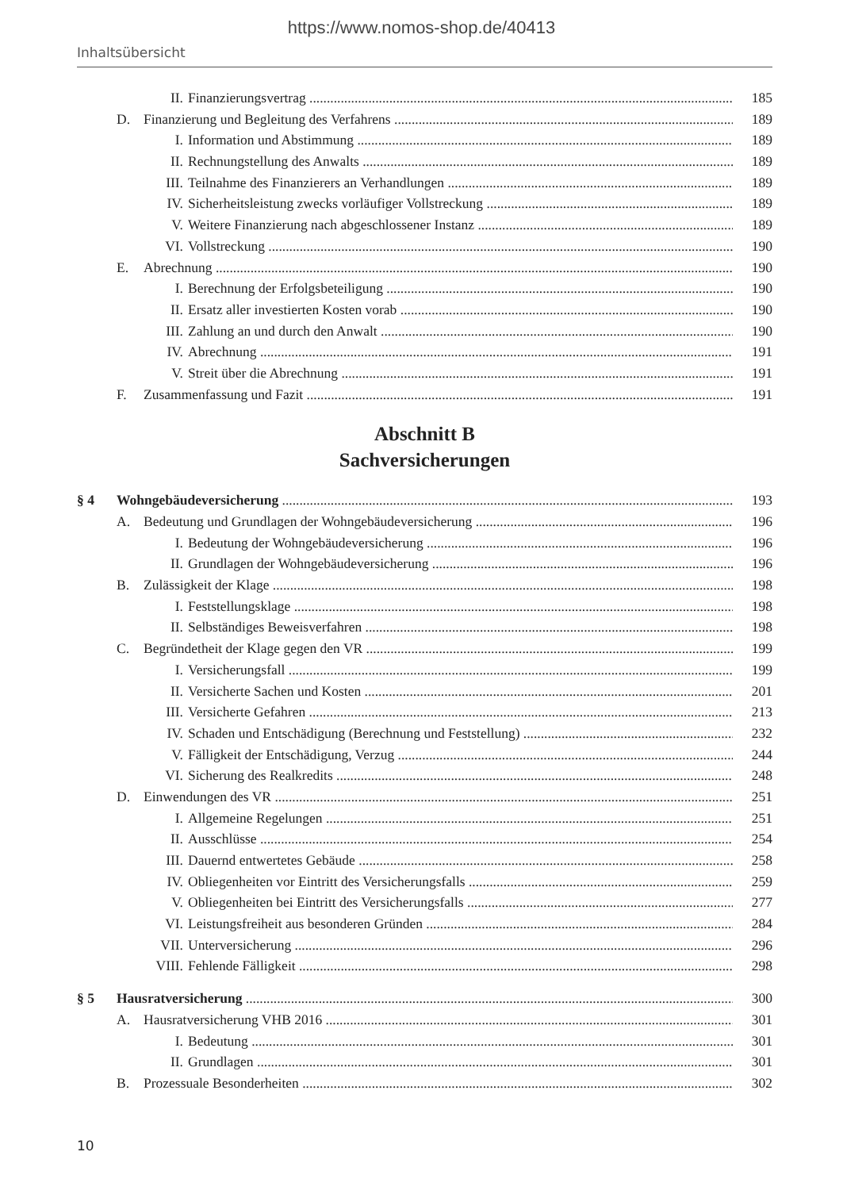https://www.nomos-shop.de/40413
Inhaltsübersicht
II. Finanzierungsvertrag 185
D. Finanzierung und Begleitung des Verfahrens 189
I. Information und Abstimmung 189
II. Rechnungstellung des Anwalts 189
III. Teilnahme des Finanzierers an Verhandlungen 189
IV. Sicherheitsleistung zwecks vorläufiger Vollstreckung 189
V. Weitere Finanzierung nach abgeschlossener Instanz 189
VI. Vollstreckung 190
E. Abrechnung 190
I. Berechnung der Erfolgsbeteiligung 190
II. Ersatz aller investierten Kosten vorab 190
III. Zahlung an und durch den Anwalt 190
IV. Abrechnung 191
V. Streit über die Abrechnung 191
F. Zusammenfassung und Fazit 191
Abschnitt B
Sachversicherungen
§ 4 Wohngebäudeversicherung 193
A. Bedeutung und Grundlagen der Wohngebäudeversicherung 196
I. Bedeutung der Wohngebäudeversicherung 196
II. Grundlagen der Wohngebäudeversicherung 196
B. Zulässigkeit der Klage 198
I. Feststellungsklage 198
II. Selbständiges Beweisverfahren 198
C. Begründetheit der Klage gegen den VR 199
I. Versicherungsfall 199
II. Versicherte Sachen und Kosten 201
III. Versicherte Gefahren 213
IV. Schaden und Entschädigung (Berechnung und Feststellung) 232
V. Fälligkeit der Entschädigung, Verzug 244
VI. Sicherung des Realkredits 248
D. Einwendungen des VR 251
I. Allgemeine Regelungen 251
II. Ausschlüsse 254
III. Dauernd entwertetes Gebäude 258
IV. Obliegenheiten vor Eintritt des Versicherungsfalls 259
V. Obliegenheiten bei Eintritt des Versicherungsfalls 277
VI. Leistungsfreiheit aus besonderen Gründen 284
VII. Unterversicherung 296
VIII. Fehlende Fälligkeit 298
§ 5 Hausratversicherung 300
A. Hausratversicherung VHB 2016 301
I. Bedeutung 301
II. Grundlagen 301
B. Prozessuale Besonderheiten 302
10